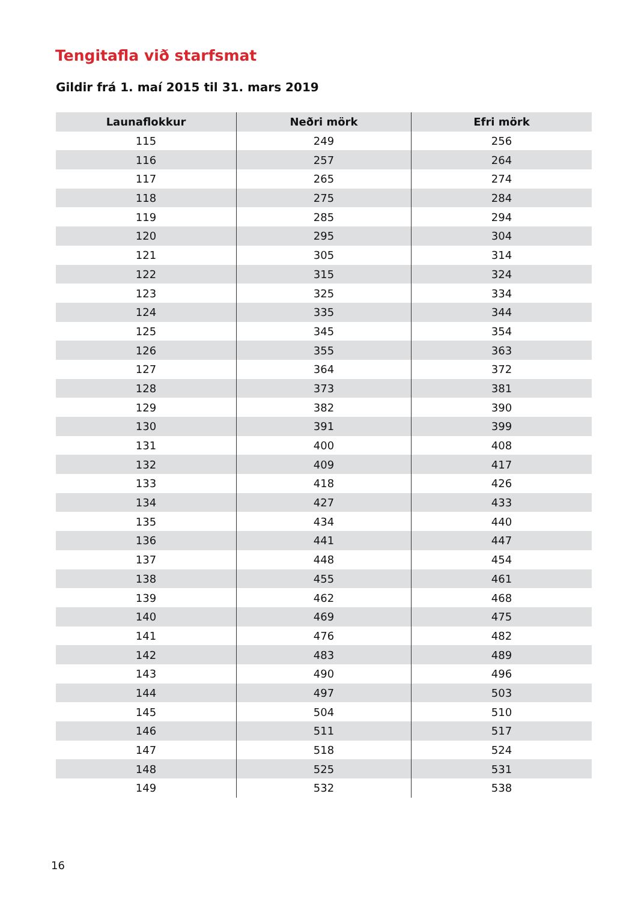Tengitafla við starfsmat
Gildir frá 1. maí 2015 til 31. mars 2019
| Launaflokkur | Neðri mörk | Efri mörk |
| --- | --- | --- |
| 115 | 249 | 256 |
| 116 | 257 | 264 |
| 117 | 265 | 274 |
| 118 | 275 | 284 |
| 119 | 285 | 294 |
| 120 | 295 | 304 |
| 121 | 305 | 314 |
| 122 | 315 | 324 |
| 123 | 325 | 334 |
| 124 | 335 | 344 |
| 125 | 345 | 354 |
| 126 | 355 | 363 |
| 127 | 364 | 372 |
| 128 | 373 | 381 |
| 129 | 382 | 390 |
| 130 | 391 | 399 |
| 131 | 400 | 408 |
| 132 | 409 | 417 |
| 133 | 418 | 426 |
| 134 | 427 | 433 |
| 135 | 434 | 440 |
| 136 | 441 | 447 |
| 137 | 448 | 454 |
| 138 | 455 | 461 |
| 139 | 462 | 468 |
| 140 | 469 | 475 |
| 141 | 476 | 482 |
| 142 | 483 | 489 |
| 143 | 490 | 496 |
| 144 | 497 | 503 |
| 145 | 504 | 510 |
| 146 | 511 | 517 |
| 147 | 518 | 524 |
| 148 | 525 | 531 |
| 149 | 532 | 538 |
16